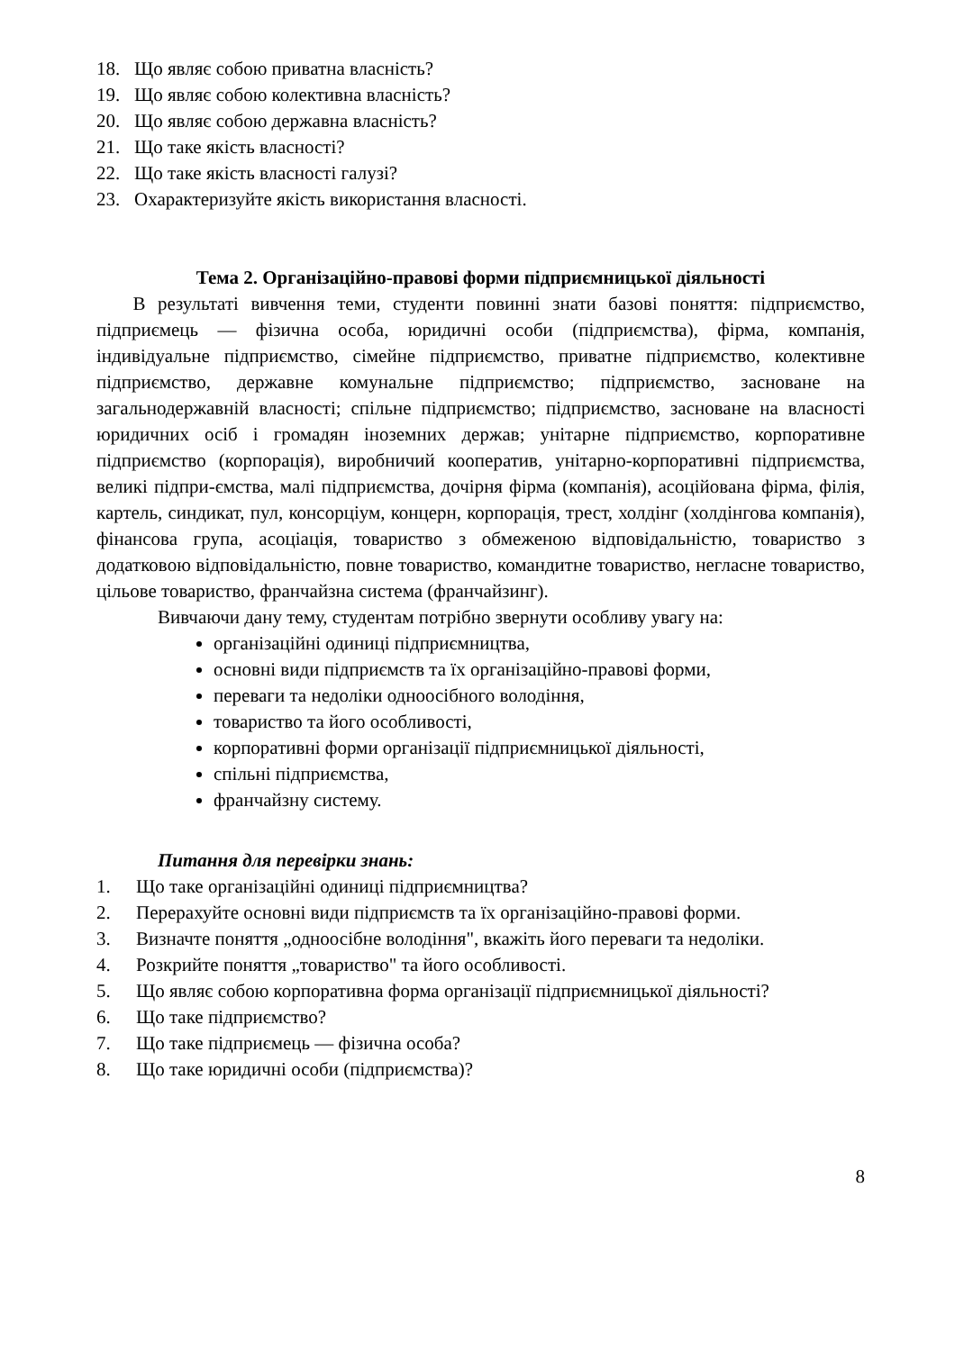18. Що являє собою приватна власність?
19. Що являє собою колективна власність?
20. Що являє собою державна власність?
21. Що таке якість власності?
22. Що таке якість власності галузі?
23. Охарактеризуйте якість використання власності.
Тема 2. Організаційно-правові форми підприємницької діяльності
В результаті вивчення теми, студенти повинні знати базові поняття: підприємство, підприємець — фізична особа, юридичні особи (підприємства), фірма, компанія, індивідуальне підприємство, сімейне підприємство, приватне підприємство, колективне підприємство, державне комунальне підприємство; підприємство, засноване на загальнодержавній власності; спільне підприємство; підприємство, засноване на власності юридичних осіб і громадян іноземних держав; унітарне підприємство, корпоративне підприємство (корпорація), виробничий кооператив, унітарно-корпоративні підприємства, великі підпри-ємства, малі підприємства, дочірня фірма (компанія), асоційована фірма, філія, картель, синдикат, пул, консорціум, концерн, корпорація, трест, холдінг (холдінгова компанія), фінансова група, асоціація, товариство з обмеженою відповідальністю, товариство з додатковою відповідальністю, повне товариство, командитне товариство, негласне товариство, цільове товариство, франчайзна система (франчайзинг).
Вивчаючи дану тему, студентам потрібно звернути особливу увагу на:
організаційні одиниці підприємництва,
основні види підприємств та їх організаційно-правові форми,
переваги та недоліки одноосібного володіння,
товариство та його особливості,
корпоративні форми організації підприємницької діяльності,
спільні підприємства,
франчайзну систему.
Питання для перевірки знань:
1. Що таке організаційні одиниці підприємництва?
2. Перерахуйте основні види підприємств та їх організаційно-правові форми.
3. Визначте поняття „одноосібне володіння", вкажіть його переваги та недоліки.
4. Розкрийте поняття „товариство" та його особливості.
5. Що являє собою корпоративна форма організації підприємницької діяльності?
6. Що таке підприємство?
7. Що таке підприємець — фізична особа?
8. Що таке юридичні особи (підприємства)?
8